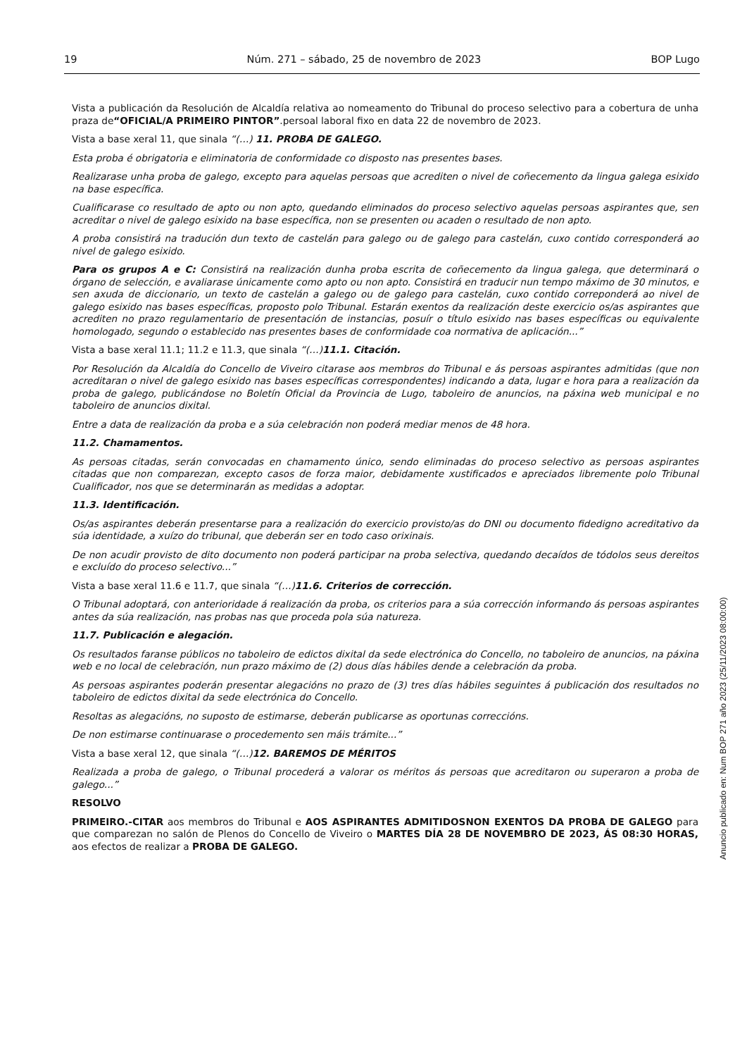19 Núm. 271 – sábado, 25 de novembro de 2023 BOP Lugo
Vista a publicación da Resolución de Alcaldía relativa ao nomeamento do Tribunal do proceso selectivo para a cobertura de unha praza de“OFICIAL/A PRIMEIRO PINTOR”.persoal laboral fixo en data 22 de novembro de 2023.
Vista a base xeral 11, que sinala “(…) 11. PROBA DE GALEGO.
Esta proba é obrigatoria e eliminatoria de conformidade co disposto nas presentes bases.
Realizarase unha proba de galego, excepto para aquelas persoas que acrediten o nivel de coñecemento da lingua galega esixido na base específica.
Cualificarase co resultado de apto ou non apto, quedando eliminados do proceso selectivo aquelas persoas aspirantes que, sen acreditar o nivel de galego esixido na base específica, non se presenten ou acaden o resultado de non apto.
A proba consistirá na tradución dun texto de castelán para galego ou de galego para castelán, cuxo contido corresponderá ao nivel de galego esixido.
Para os grupos A e C: Consistirá na realización dunha proba escrita de coñecemento da lingua galega, que determinará o órgano de selección, e avaliarase únicamente como apto ou non apto. Consistirá en traducir nun tempo máximo de 30 minutos, e sen axuda de diccionario, un texto de castelán a galego ou de galego para castelán, cuxo contido correponderá ao nivel de galego esixido nas bases específicas, proposto polo Tribunal. Estarán exentos da realización deste exercicio os/as aspirantes que acrediten no prazo regulamentario de presentación de instancias, posuír o título esixido nas bases específicas ou equivalente homologado, segundo o establecido nas presentes bases de conformidade coa normativa de aplicación...”
Vista a base xeral 11.1; 11.2 e 11.3, que sinala “(…)11.1. Citación.
Por Resolución da Alcaldía do Concello de Viveiro citarase aos membros do Tribunal e ás persoas aspirantes admitidas (que non acreditaran o nivel de galego esixido nas bases específicas correspondentes) indicando a data, lugar e hora para a realización da proba de galego, publicándose no Boletín Oficial da Provincia de Lugo, taboleiro de anuncios, na páxina web municipal e no taboleiro de anuncios dixital.
Entre a data de realización da proba e a súa celebración non poderá mediar menos de 48 hora.
11.2. Chamamentos.
As persoas citadas, serán convocadas en chamamento único, sendo eliminadas do proceso selectivo as persoas aspirantes citadas que non comparezan, excepto casos de forza maior, debidamente xustificados e apreciados libremente polo Tribunal Cualificador, nos que se determinarán as medidas a adoptar.
11.3. Identificación.
Os/as aspirantes deberán presentarse para a realización do exercicio provisto/as do DNI ou documento fidedigno acreditativo da súa identidade, a xuízo do tribunal, que deberán ser en todo caso orixinais.
De non acudir provisto de dito documento non poderá participar na proba selectiva, quedando decaídos de tódolos seus dereitos e excluído do proceso selectivo...”
Vista a base xeral 11.6 e 11.7, que sinala “(…)11.6. Criterios de corrección.
O Tribunal adoptará, con anterioridade á realización da proba, os criterios para a súa corrección informando ás persoas aspirantes antes da súa realización, nas probas nas que proceda pola súa natureza.
11.7. Publicación e alegación.
Os resultados faranse públicos no taboleiro de edictos dixital da sede electrónica do Concello, no taboleiro de anuncios, na páxina web e no local de celebración, nun prazo máximo de (2) dous días hábiles dende a celebración da proba.
As persoas aspirantes poderán presentar alegacións no prazo de (3) tres días hábiles seguintes á publicación dos resultados no taboleiro de edictos dixital da sede electrónica do Concello.
Resoltas as alegacións, no suposto de estimarse, deberán publicarse as oportunas correccións.
De non estimarse continuarase o procedemento sen máis trámite...”
Vista a base xeral 12, que sinala “(…)12. BAREMOS DE MÉRITOS
Realizada a proba de galego, o Tribunal procederá a valorar os méritos ás persoas que acreditaron ou superaron a proba de galego...”
RESOLVO
PRIMEIRO.-CITAR aos membros do Tribunal e AOS ASPIRANTES ADMITIDOSNON EXENTOS DA PROBA DE GALEGO para que comparezan no salón de Plenos do Concello de Viveiro o MARTES DÍA 28 DE NOVEMBRO DE 2023, ÁS 08:30 HORAS, aos efectos de realizar a PROBA DE GALEGO.
Anuncio publicado en: Num BOP 271 año 2023 (25/11/2023 08:00:00)